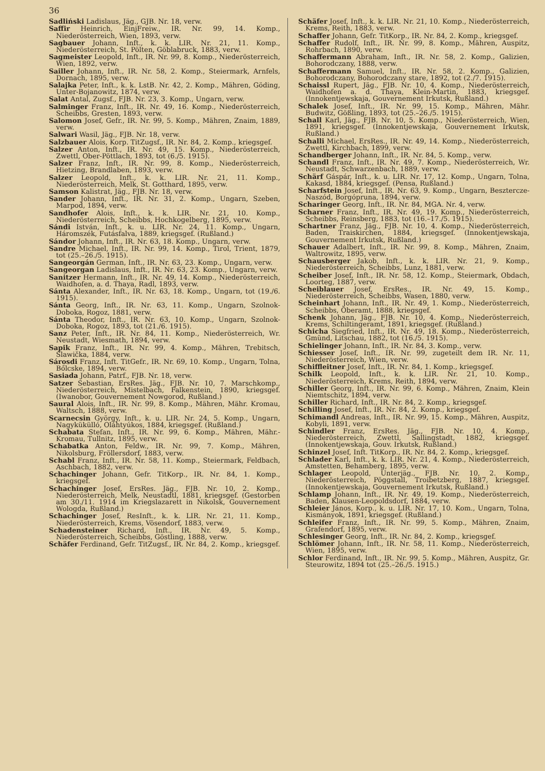36
Sadliński Ladislaus, Jäg., GJB. Nr. 18, verw.
Saffir Heinrich, EinjFreiw., IR. Nr. 99, 14. Komp., Niederösterreich, Wien, 1893, verw.
Sagbauer Johann, Inft., k. k. LIR. Nr. 21, 11. Komp., Niederösterreich, St. Pölten, Göblabruck, 1883, verw.
Sagmeister Leopold, Inft., IR. Nr. 99, 8. Komp., Niederösterreich, Wien, 1892, verw.
Sailler Johann, Inft., IR. Nr. 58, 2. Komp., Steiermark, Arnfels, Dornach, 1895, verw.
Salajka Peter, Inft., k. k. LstB. Nr. 42, 2. Komp., Mähren, Göding, Unter-Bojanowitz, 1874, verw.
Salat Antal, Zugsf., FJB. Nr. 23, 3. Komp., Ungarn, verw.
Salminger Franz, Inft., IR. Nr. 49, 16. Komp., Niederösterreich, Scheibbs, Gresten, 1893, verw.
Salomon Josef, Gefr., IR. Nr. 99, 5. Komp., Mähren, Znaim, 1889, verw.
Salwari Wasil, Jäg., FJB. Nr. 18, verw.
Salzbauer Alois, Korp. TitZugsf., IR. Nr. 84, 2. Komp., kriegsgef.
Salzer Anton, Inft., IR. Nr. 49, 15. Komp., Niederösterreich, Zwettl, Ober-Pöttlach, 1893, tot (6./5. 1915).
Salzer Franz, Inft., IR. Nr. 99, 8. Komp., Niederösterreich, Hietzing, Brandlaben, 1893, verw.
Salzer Leopold, Inft., k. k. LIR. Nr. 21, 11. Komp., Niederösterreich, Melk, St. Gotthard, 1895, verw.
Samson Kalistrat, Jäg., FJB. Nr. 18, verw.
Sander Johann, Inft., IR. Nr. 31, 2. Komp., Ungarn, Szeben, Marpod, 1894, verw.
Sandhofer Alois, Inft., k. k. LIR. Nr. 21, 10. Komp., Niederösterreich, Scheibbs, Hochkogelberg, 1895, verw.
Sándi István, Inft., k. u. LIR. Nr. 24, 11. Komp., Ungarn, Háromszék, Futásfalva, 1889, kriegsgef. (Rußland.)
Sándor Johann, Inft., IR. Nr. 63, 18. Komp., Ungarn, verw.
Sandre Michael, Inft., IR. Nr. 99, 14. Komp., Tirol, Trient, 1879, tot (25.–26./5. 1915).
Sangeorgán German, Inft., IR. Nr. 63, 23. Komp., Ungarn, verw.
Sangeorgan Ladislaus, Inft., IR. Nr. 63, 23. Komp., Ungarn, verw.
Sanitzer Hermann, Inft., IR. Nr. 49, 14. Komp., Niederösterreich, Waidhofen, a. d. Thaya, Radl, 1893, verw.
Sánta Alexander, Inft., IR. Nr. 63, 18. Komp., Ungarn, tot (19./6. 1915).
Sánta Georg, Inft., IR. Nr. 63, 11. Komp., Ungarn, Szolnok-Doboka, Rogoz, 1881, verw.
Sánta Theodor, Inft., IR. Nr. 63, 10. Komp., Ungarn, Szolnok-Doboka, Rogoz, 1893, tot (21./6. 1915).
Sanz Peter, Inft., IR. Nr. 84, 11. Komp., Niederösterreich, Wr. Neustadt, Wiesmath, 1894, verw.
Sapik Franz, Inft., IR. Nr. 99, 4. Komp., Mähren, Trebitsch, Slawička, 1884, verw.
Sárosdi Franz, Inft. TitGefr., IR. Nr. 69, 10. Komp., Ungarn, Tolna, Bőlcske, 1894, verw.
Sasiada Johann, Patrf., FJB. Nr. 18, verw.
Satzer Sebastian, ErsRes. Jäg., FJB. Nr. 10, 7. Marschkomp., Niederösterreich, Mistelbach, Falkenstein, 1890, kriegsgef. (Iwanobor, Gouvernement Nowgorod, Rußland.)
Saural Alois, Inft., IR. Nr. 99, 8. Komp., Mähren, Mähr. Kromau, Waltsch, 1888, verw.
Scarnecsin György, Inft., k. u. LIR. Nr. 24, 5. Komp., Ungarn, Nagykükülló, Oláhtyúkos, 1884, kriegsgef. (Rußland.)
Schabata Stefan, Inft., IR. Nr. 99, 6. Komp., Mähren, Mähr.-Kromau, Tullnitz, 1895, verw.
Schabatka Anton, Feldw., IR. Nr. 99, 7. Komp., Mähren, Nikolsburg, Fröllersdorf, 1883, verw.
Schabl Franz, Inft., IR. Nr. 58, 11. Komp., Steiermark, Feldbach, Aschbach, 1882, verw.
Schachinger Johann, Gefr. TitKorp., IR. Nr. 84, 1. Komp., kriegsgef.
Schachinger Josef, ErsRes. Jäg., FJB. Nr. 10, 2. Komp., Niederösterreich, Melk, Neustadtl, 1881, kriegsgef. (Gestorben am 30./11. 1914 im Kriegslazarett in Nikolsk, Gouvernement Wologda, Rußland.)
Schachinger Josef, ResInft., k. k. LIR. Nr. 21, 11. Komp., Niederösterreich, Krems, Vösendorf, 1883, verw.
Schadensteiner Richard, Inft., IR. Nr. 49, 5. Komp., Niederösterreich, Scheibbs, Göstling, 1888, verw.
Schäfer Ferdinand, Gefr. TitZugsf., IR. Nr. 84, 2. Komp., kriegsgef.
Schäfer Josef, Inft., k. k. LIR. Nr. 21, 10. Komp., Niederösterreich, Krems, Reith, 1883, verw.
Schaffer Johann, Gefr. TitKorp., IR. Nr. 84, 2. Komp., kriegsgef.
Schaffer Rudolf, Inft., IR. Nr. 99, 8. Komp., Mähren, Auspitz, Rohrbach, 1890, verw.
Schaffermann Abraham, Inft., IR. Nr. 58, 2. Komp., Galizien, Bohorodczany, 1888, verw.
Schaffermann Samuel, Inft., IR. Nr. 58, 2. Komp., Galizien, Bohorodczany, Bohorodczany stare, 1892, tot (2./7. 1915).
Schaissl Rupert, Jäg., FJB. Nr. 10, 4. Komp., Niederösterreich, Waidhofen a. d. Thaya, Klein-Martin, 1883, kriegsgef. (Innokentjewskaja, Gouvernement Irkutsk, Rußland.)
Schalek Josef, Inft., IR. Nr. 99, 15. Komp., Mähren, Mähr. Budwitz, Gößling, 1893, tot (25.–26./5. 1915).
Schall Karl, Jäg., FJB. Nr. 10, 5. Komp., Niederösterreich, Wien, 1891, kriegsgef. (Innokentjewskaja, Gouvernement Irkutsk, Rußland.)
Schalli Michael, ErsRes., IR. Nr. 49, 14. Komp., Niederösterreich, Zwettl, Kirchbach, 1899, verw.
Schandberger Johann, Inft., IR. Nr. 84, 5. Komp., verw.
Schandl Franz, Inft., IR. Nr. 49, 7. Komp., Niederösterreich, Wr. Neustadt, Schwarzenbach, 1889, verw.
Schärf Gáspár, Inft., k. u. LIR. Nr. 17, 12. Komp., Ungarn, Tolna, Kakasd, 1884, kriegsgef. (Pensa, Rußland.)
Scharfstein Josef, Inft., IR. Nr. 63, 9. Komp., Ungarn, Besztercze-Naszód, Borgópruna, 1894, verw.
Scharinger Georg, Inft., IR. Nr. 84, MGA. Nr. 4, verw.
Scharner Franz, Inft., IR. Nr. 49, 19. Komp., Niederösterreich, Scheibbs, Reinsberg, 1883, tot (16.–17./5. 1915).
Schartner Franz, Jäg., FJB. Nr. 10, 4. Komp., Niederösterreich, Baden, Traiskirchen, 1884, kriegsgef. (Innokentjewskaja, Gouvernement Irkutsk, Rußland.)
Schauer Adalbert, Inft., IR. Nr. 99, 8. Komp., Mähren, Znaim, Waltrowitz, 1895, verw.
Schausberger Jakob, Inft., k. k. LIR. Nr. 21, 9. Komp., Niederösterreich, Scheibbs, Lunz, 1881, verw.
Scheiber Josef, Inft., IR. Nr. 58, 12. Komp., Steiermark, Obdach, Loorteg, 1887, verw.
Scheiblauer Josef, ErsRes., IR. Nr. 49, 15. Komp., Niederösterreich, Scheibbs, Wasen, 1880, verw.
Scheinhart Johann, Inft., IR. Nr. 49, 1. Komp., Niederösterreich, Scheibbs, Oberamt, 1888, kriegsgef.
Schenk Johann, Jäg., FJB. Nr. 10, 4. Komp., Niederösterreich, Krems, Schiltingeramt, 1891, kriegsgef. (Rußland.)
Schicha Siegfried, Inft., IR. Nr. 49, 18. Komp., Niederösterreich, Gmünd, Litschau, 1882, tot (16./5. 1915).
Schielinger Johann, Inft., IR. Nr. 84, 3. Komp., verw.
Schiesser Josef, Inft., IR. Nr. 99, zugeteilt dem IR. Nr. 11, Niederösterreich, Wien, verw.
Schiffleitner Josef, Inft., IR. Nr. 84, 1. Komp., kriegsgef.
Schilk Leopold, Inft., k. k. LIR. Nr. 21, 10. Komp., Niederösterreich, Krems, Reith, 1894, verw.
Schiller Georg, Inft., IR. Nr. 99, 6. Komp., Mähren, Znaim, Klein Niemtschitz, 1894, verw.
Schiller Richard, Inft., IR. Nr. 84, 2. Komp., kriegsgef.
Schilling Josef, Inft., IR. Nr. 84, 2. Komp., kriegsgef.
Schimandl Andreas, Inft., IR. Nr. 99, 15. Komp., Mähren, Auspitz, Kobyli, 1891, verw.
Schindler Franz, ErsRes. Jäg., FJB. Nr. 10, 4. Komp., Niederösterreich, Zwettl, Sallingstadt, 1882, kriegsgef. (Innokentjewskaja, Gouv. Irkutsk, Rußland.)
Schinzel Josef, Inft. TitKorp., IR. Nr. 84, 2. Komp., kriegsgef.
Schlader Karl, Inft., k. k. LIR. Nr. 21, 4. Komp., Niederösterreich, Amstetten, Behamberg, 1895, verw.
Schlager Leopold, Unterjäg., FJB. Nr. 10, 2. Komp., Niederösterreich, Pöggstall, Troibetzberg, 1887, kriegsgef. (Innokentjewskaja, Gouvernement Irkutsk, Rußland.)
Schlamp Johann, Inft., IR. Nr. 49, 19. Komp., Niederösterreich, Baden, Klausen-Leopoldsdorf, 1884, verw.
Schleier János, Korp., k. u. LIR. Nr. 17, 10. Kom., Ungarn, Tolna, Kismányok, 1891, kriegsgef. (Rußland.)
Schleifer Franz, Inft., IR. Nr. 99, 5. Komp., Mähren, Znaim, Grafendorf, 1895, verw.
Schlesinger Georg, Inft., IR. Nr. 84, 2. Komp., kriegsgef.
Schlömer Johann, Inft., IR. Nr. 58, 11. Komp., Niederösterreich, Wien, 1895, verw.
Schlor Ferdinand, Inft., IR. Nr. 99, 5. Komp., Mähren, Auspitz, Gr. Steurowitz, 1894 tot (25.–26./5. 1915.)